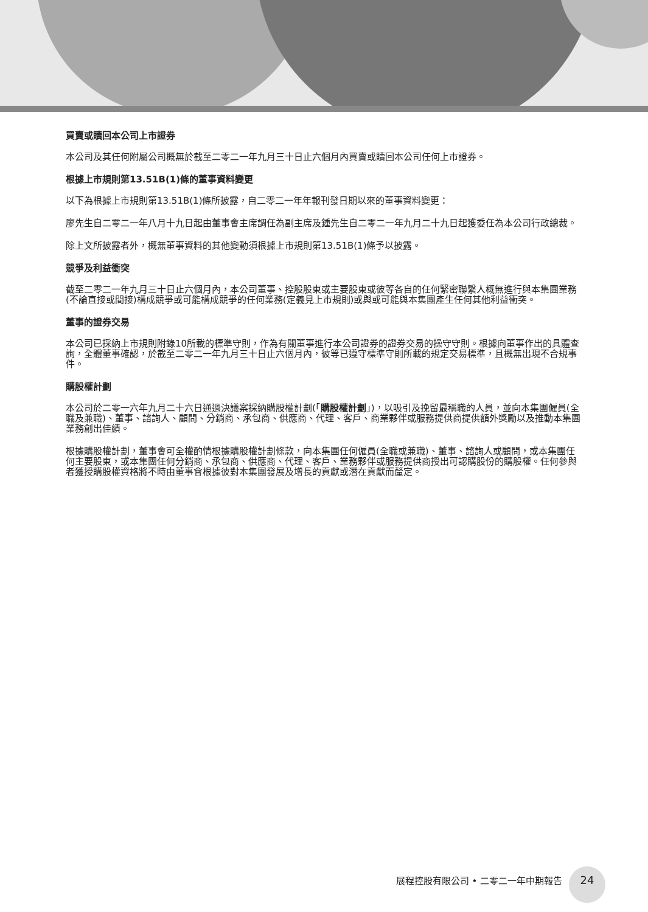買賣或贖回本公司上市證券
本公司及其任何附屬公司概無於截至二零二一年九月三十日止六個月內買賣或贖回本公司任何上市證券。
根據上市規則第13.51B(1)條的董事資料變更
以下為根據上市規則第13.51B(1)條所披露，自二零二一年年報刊發日期以來的董事資料變更：
廖先生自二零二一年八月十九日起由董事會主席調任為副主席及鍾先生自二零二一年九月二十九日起獲委任為本公司行政總裁。
除上文所披露者外，概無董事資料的其他變動須根據上市規則第13.51B(1)條予以披露。
競爭及利益衝突
截至二零二一年九月三十日止六個月內，本公司董事、控股股東或主要股東或彼等各自的任何緊密聯繫人概無進行與本集團業務(不論直接或間接)構成競爭或可能構成競爭的任何業務(定義見上市規則)或與或可能與本集團產生任何其他利益衝突。
董事的證券交易
本公司已採納上市規則附錄10所載的標準守則，作為有關董事進行本公司證券的證券交易的操守守則。根據向董事作出的具體查詢，全體董事確認，於截至二零二一年九月三十日止六個月內，彼等已遵守標準守則所載的規定交易標準，且概無出現不合規事件。
購股權計劃
本公司於二零一六年九月二十六日通過決議案採納購股權計劃(「購股權計劃」)，以吸引及挽留最稱職的人員，並向本集團僱員(全職及兼職)、董事、諮詢人、顧問、分銷商、承包商、供應商、代理、客戶、商業夥伴或服務提供商提供額外獎勵以及推動本集團業務創出佳績。
根據購股權計劃，董事會可全權酌情根據購股權計劃條款，向本集團任何僱員(全職或兼職)、董事、諮詢人或顧問，或本集團任何主要股東，或本集團任何分銷商、承包商、供應商、代理、客戶、業務夥伴或服務提供商授出可認購股份的購股權。任何參與者獲授購股權資格將不時由董事會根據彼對本集團發展及增長的貢獻或潛在貢獻而釐定。
展程控股有限公司 • 二零二一年中期報告 24